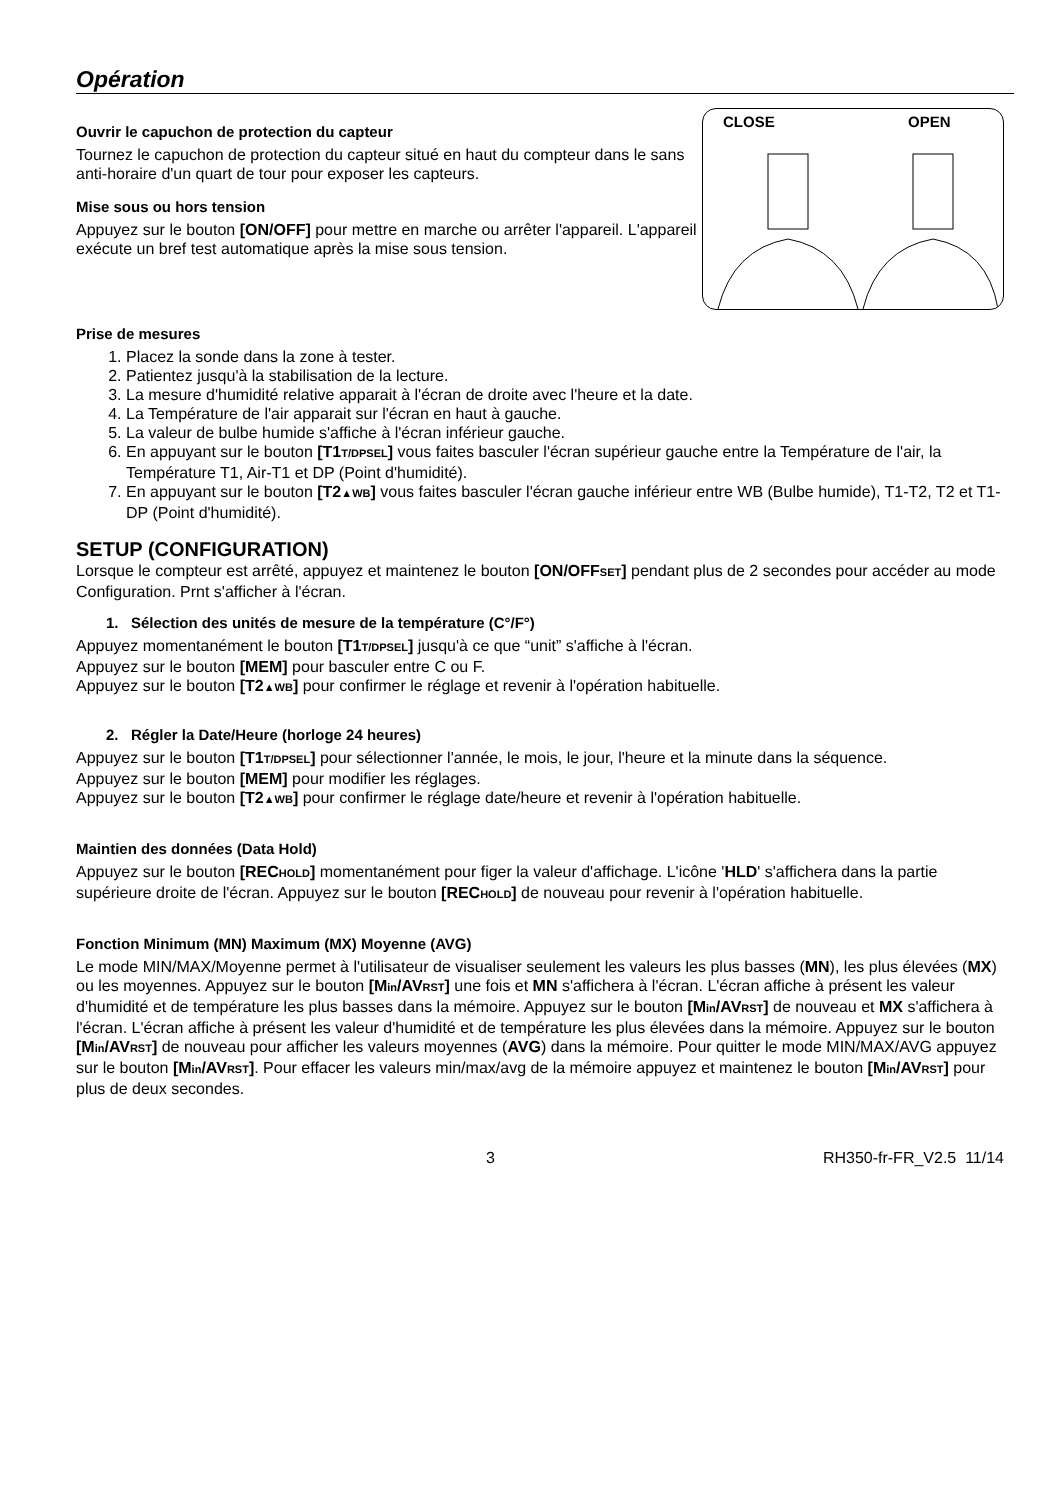Opération
Ouvrir le capuchon de protection du capteur
Tournez le capuchon de protection du capteur situé en haut du compteur dans le sans anti-horaire d'un quart de tour pour exposer les capteurs.
Mise sous ou hors tension
Appuyez sur le bouton [ON/OFF] pour mettre en marche ou arrêter l'appareil. L'appareil exécute un bref test automatique après la mise sous tension.
CLOSE
OPEN
Prise de mesures
1. Placez la sonde dans la zone à tester.
2. Patientez jusqu'à la stabilisation de la lecture.
3. La mesure d'humidité relative apparait à l'écran de droite avec l'heure et la date.
4. La Température de l'air apparait sur l'écran en haut à gauche.
5. La valeur de bulbe humide s'affiche à l'écran inférieur gauche.
6. En appuyant sur le bouton [T1T/DPSEL] vous faites basculer l'écran supérieur gauche entre la Température de l'air, la Température T1, Air-T1 et DP (Point d'humidité).
7. En appuyant sur le bouton [T2▲WB] vous faites basculer l'écran gauche inférieur entre WB (Bulbe humide), T1-T2, T2 et T1-DP (Point d'humidité).
SETUP (CONFIGURATION)
Lorsque le compteur est arrêté, appuyez et maintenez le bouton [ON/OFFSET] pendant plus de 2 secondes pour accéder au mode Configuration. Prnt s'afficher à l'écran.
1. Sélection des unités de mesure de la température (C°/F°)
Appuyez momentanément le bouton [T1T/DPSEL] jusqu'à ce que “unit” s'affiche à l'écran.
Appuyez sur le bouton [MEM] pour basculer entre C ou F.
Appuyez sur le bouton [T2▲WB] pour confirmer le réglage et revenir à l'opération habituelle.
2. Régler la Date/Heure (horloge 24 heures)
Appuyez sur le bouton [T1T/DPSEL] pour sélectionner l'année, le mois, le jour, l'heure et la minute dans la séquence.
Appuyez sur le bouton [MEM] pour modifier les réglages.
Appuyez sur le bouton [T2▲WB] pour confirmer le réglage date/heure et revenir à l'opération habituelle.
Maintien des données (Data Hold)
Appuyez sur le bouton [RECHOLD] momentanément pour figer la valeur d'affichage. L'icône 'HLD' s'affichera dans la partie supérieure droite de l'écran. Appuyez sur le bouton [RECHOLD] de nouveau pour revenir à l'opération habituelle.
Fonction Minimum (MN) Maximum (MX) Moyenne (AVG)
Le mode MIN/MAX/Moyenne permet à l'utilisateur de visualiser seulement les valeurs les plus basses (MN), les plus élevées (MX) ou les moyennes. Appuyez sur le bouton [Min/AVRST] une fois et MN s'affichera à l'écran. L'écran affiche à présent les valeur d'humidité et de température les plus basses dans la mémoire. Appuyez sur le bouton [Min/AVRST] de nouveau et MX s'affichera à l'écran. L'écran affiche à présent les valeur d'humidité et de température les plus élevées dans la mémoire. Appuyez sur le bouton [Min/AVRST] de nouveau pour afficher les valeurs moyennes (AVG) dans la mémoire. Pour quitter le mode MIN/MAX/AVG appuyez sur le bouton [Min/AVRST]. Pour effacer les valeurs min/max/avg de la mémoire appuyez et maintenez le bouton [Min/AVRST] pour plus de deux secondes.
3 RH350-fr-FR_V2.5 11/14